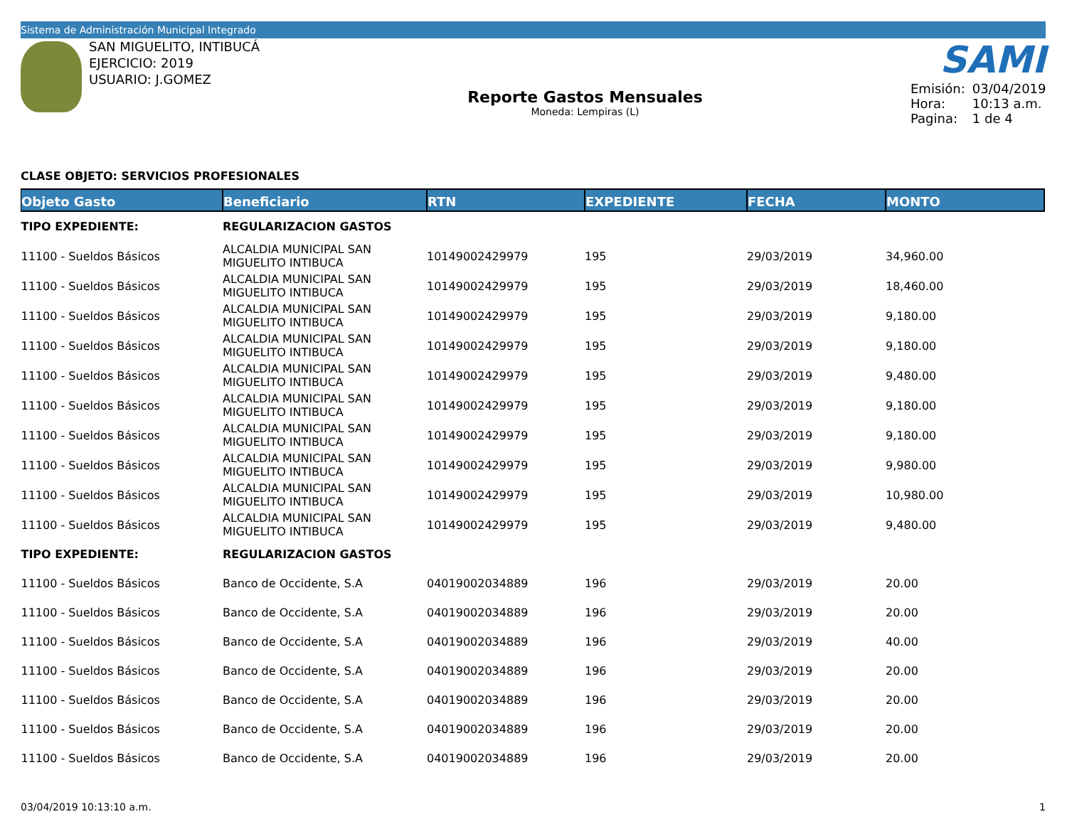Sistema de Administración Municipal Integrado
SAN MIGUELITO, INTIBUCÁ
EJERCICIO: 2019
USUARIO: J.GOMEZ
Reporte Gastos Mensuales
Moneda: Lempiras (L)
SAMI
| Emisión: | 03/04/2019 |
| Hora: | 10:13 a.m. |
| Pagina: | 1 de 4 |
CLASE OBJETO: SERVICIOS PROFESIONALES
| Objeto Gasto | Beneficiario | RTN | EXPEDIENTE | FECHA | MONTO |
| --- | --- | --- | --- | --- | --- |
| TIPO EXPEDIENTE: | REGULARIZACION GASTOS | | | | |
| 11100 - Sueldos Básicos | ALCALDIA MUNICIPAL SAN MIGUELITO INTIBUCA | 10149002429979 | 195 | 29/03/2019 | 34,960.00 |
| 11100 - Sueldos Básicos | ALCALDIA MUNICIPAL SAN MIGUELITO INTIBUCA | 10149002429979 | 195 | 29/03/2019 | 18,460.00 |
| 11100 - Sueldos Básicos | ALCALDIA MUNICIPAL SAN MIGUELITO INTIBUCA | 10149002429979 | 195 | 29/03/2019 | 9,180.00 |
| 11100 - Sueldos Básicos | ALCALDIA MUNICIPAL SAN MIGUELITO INTIBUCA | 10149002429979 | 195 | 29/03/2019 | 9,180.00 |
| 11100 - Sueldos Básicos | ALCALDIA MUNICIPAL SAN MIGUELITO INTIBUCA | 10149002429979 | 195 | 29/03/2019 | 9,480.00 |
| 11100 - Sueldos Básicos | ALCALDIA MUNICIPAL SAN MIGUELITO INTIBUCA | 10149002429979 | 195 | 29/03/2019 | 9,180.00 |
| 11100 - Sueldos Básicos | ALCALDIA MUNICIPAL SAN MIGUELITO INTIBUCA | 10149002429979 | 195 | 29/03/2019 | 9,180.00 |
| 11100 - Sueldos Básicos | ALCALDIA MUNICIPAL SAN MIGUELITO INTIBUCA | 10149002429979 | 195 | 29/03/2019 | 9,980.00 |
| 11100 - Sueldos Básicos | ALCALDIA MUNICIPAL SAN MIGUELITO INTIBUCA | 10149002429979 | 195 | 29/03/2019 | 10,980.00 |
| 11100 - Sueldos Básicos | ALCALDIA MUNICIPAL SAN MIGUELITO INTIBUCA | 10149002429979 | 195 | 29/03/2019 | 9,480.00 |
| TIPO EXPEDIENTE: | REGULARIZACION GASTOS | | | | |
| 11100 - Sueldos Básicos | Banco de Occidente, S.A | 04019002034889 | 196 | 29/03/2019 | 20.00 |
| 11100 - Sueldos Básicos | Banco de Occidente, S.A | 04019002034889 | 196 | 29/03/2019 | 20.00 |
| 11100 - Sueldos Básicos | Banco de Occidente, S.A | 04019002034889 | 196 | 29/03/2019 | 40.00 |
| 11100 - Sueldos Básicos | Banco de Occidente, S.A | 04019002034889 | 196 | 29/03/2019 | 20.00 |
| 11100 - Sueldos Básicos | Banco de Occidente, S.A | 04019002034889 | 196 | 29/03/2019 | 20.00 |
| 11100 - Sueldos Básicos | Banco de Occidente, S.A | 04019002034889 | 196 | 29/03/2019 | 20.00 |
| 11100 - Sueldos Básicos | Banco de Occidente, S.A | 04019002034889 | 196 | 29/03/2019 | 20.00 |
03/04/2019 10:13:10 a.m. 1